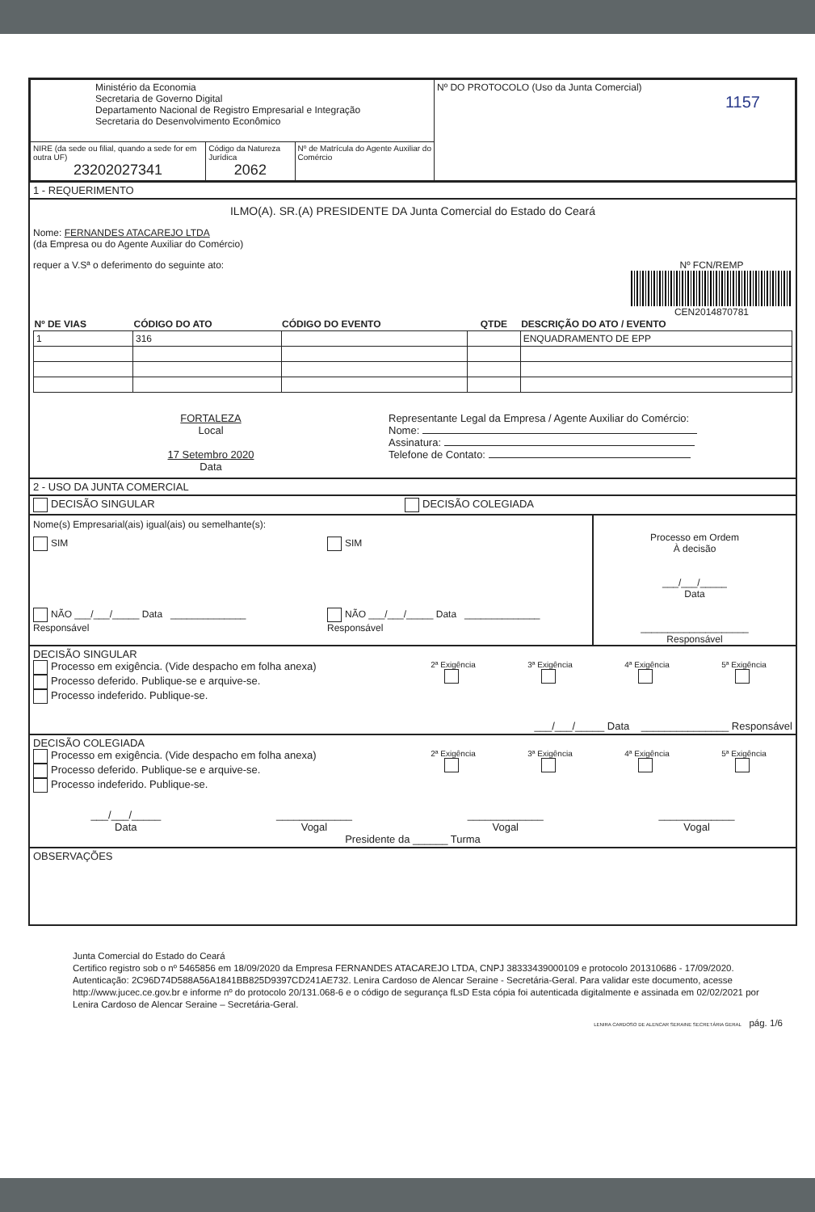| Ministério da Economia Secretaria de Governo Digital Departamento Nacional de Registro Empresarial e Integração Secretaria do Desenvolvimento Econômico | | | Nº DO PROTOCOLO (Uso da Junta Comercial) 1157 |
| NIRE (da sede ou filial, quando a sede for em outra UF) 23202027341 | Código da Natureza Jurídica 2062 | Nº de Matrícula do Agente Auxiliar do Comércio | |
1 - REQUERIMENTO
ILMO(A). SR.(A) PRESIDENTE DA Junta Comercial do Estado do Ceará
Nome: FERNANDES ATACAREJO LTDA
(da Empresa ou do Agente Auxiliar do Comércio)
Nº FCN/REMP
CEN2014870781
requer a V.Sª o deferimento do seguinte ato:
| Nº DE VIAS | CÓDIGO DO ATO | CÓDIGO DO EVENTO | QTDE | DESCRIÇÃO DO ATO / EVENTO |
| --- | --- | --- | --- | --- |
| 1 | 316 | | | ENQUADRAMENTO DE EPP |
FORTALEZA
Local
17 Setembro 2020
Data
Representante Legal da Empresa / Agente Auxiliar do Comércio:
Nome:
Assinatura:
Telefone de Contato:
2 - USO DA JUNTA COMERCIAL
DECISÃO SINGULAR DECISÃO COLEGIADA
Nome(s) Empresarial(ais) igual(ais) ou semelhante(s):
SIM
NÃO ___/___/_____ Data ______________ Responsável
SIM
NÃO ___/___/_____ Data ______________ Responsável
Processo em Ordem
À decisão
___/___/_____
Data
____________________
Responsável
DECISÃO SINGULAR
Processo em exigência. (Vide despacho em folha anexa)
Processo deferido. Publique-se e arquive-se.
Processo indeferido. Publique-se.
2ª Exigência
3ª Exigência
4ª Exigência
5ª Exigência
___/___/_____ Data _______________ Responsável
DECISÃO COLEGIADA
Processo em exigência. (Vide despacho em folha anexa)
Processo deferido. Publique-se e arquive-se.
Processo indeferido. Publique-se.
2ª Exigência
3ª Exigência
4ª Exigência
5ª Exigência
___/___/_____
Data
_____________
Vogal
_____________
Vogal
_____________
Vogal
Presidente da ______ Turma
OBSERVAÇÕES
Junta Comercial do Estado do Ceará
Certifico registro sob o nº 5465856 em 18/09/2020 da Empresa FERNANDES ATACAREJO LTDA, CNPJ 38333439000109 e protocolo 201310686 - 17/09/2020. Autenticação: 2C96D74D588A56A1841BB825D9397CD241AE732. Lenira Cardoso de Alencar Seraine - Secretária-Geral. Para validar este documento, acesse http://www.jucec.ce.gov.br e informe nº do protocolo 20/131.068-6 e o código de segurança fLsD Esta cópia foi autenticada digitalmente e assinada em 02/02/2021 por Lenira Cardoso de Alencar Seraine – Secretária-Geral.
LENIRA CARDOSO DE ALENCAR SERAINE SECRETÁRIA GERAL pág. 1/6